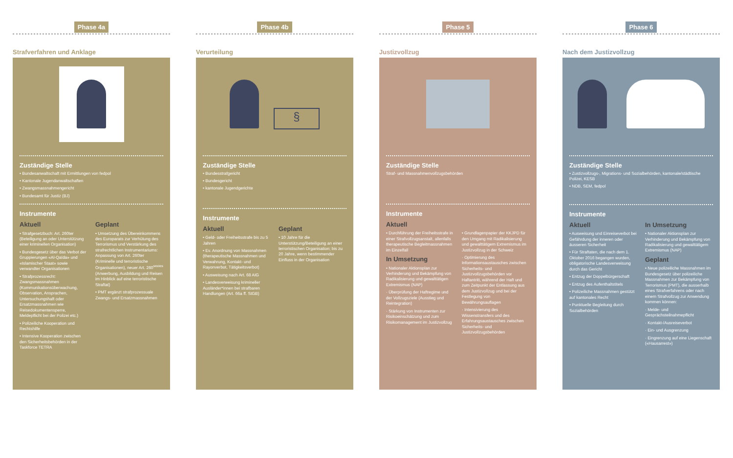Phase 4a
Strafverfahren und Anklage
Zuständige Stelle
• Bundesanwaltschaft mit Ermittlungen von fedpol
• Kantonale Jugendanwaltschaften
• Zwangsmassnahmengericht
• Bundesamt für Justiz (BJ)
Instrumente
Aktuell
• Strafgesetzbuch: Art. 260ter (Beteiligung an oder Unterstützung einer kriminellen Organisation)
• Bundesgesetz über das Verbot der Gruppierungen «Al-Qaïda» und «Islamischer Staat» sowie verwandter Organisationen
• Strafprozessrecht: Zwangsmassnahmen (Kommunikationsüberwachung, Observation, Ansprachen, Untersuchungshaft oder Ersatzmassnahmen wie Reisedokumentensperre, Meldepflicht bei der Polizei etc.)
• Polizeiliche Kooperation und Rechtshilfe
• Intensive Kooperation zwischen den Sicherheitsbehörden in der Taskforce TETRA
Geplant
• Umsetzung des Übereinkommens des Europarats zur Verhütung des Terrorismus und Verstärkung des strafrechtlichen Instrumentariums: Anpassung von Art. 260ter (Kriminelle und terroristische Organisationen), neuer Art. 260<sup>sexies</sup> (Anwerbung, Ausbildung und Reisen im Hinblick auf eine terroristische Straftat)
• PMT ergänzt strafprozessuale Zwangs- und Ersatzmassnahmen
Phase 4b
Verurteilung
§
Zuständige Stelle
• Bundesstrafgericht
• Bundesgericht
• kantonale Jugendgerichte
Instrumente
Aktuell
• Geld- oder Freiheitsstrafe bis zu 5 Jahren
• Ev. Anordnung von Massnahmen (therapeutische Massnahmen und Verwahrung, Kontakt- und Rayonverbot, Tätigkeitsverbot)
• Ausweisung nach Art. 68 AIG
• Landesverweisung krimineller Ausländer*innen bei strafbaren Handlungen (Art. 66a ff. StGB)
Geplant
• 10 Jahre für die Unterstützung/Beteiligung an einer terroristischen Organisation; bis zu 20 Jahre, wenn bestimmender Einfluss in der Organisation
Phase 5
Justizvollzug
Zuständige Stelle
Straf- und Massnahmenvollzugsbehörden
Instrumente
Aktuell
• Durchführung der Freiheitsstrafe in einer Strafvollzugsanstalt, allenfalls therapeutische Begleitmassnahmen im Einzelfall
In Umsetzung
• Nationaler Aktionsplan zur Verhinderung und Bekämpfung von Radikalisierung und gewalttätigen Extremismus (NAP)
· Überprüfung der Haftregime und der Vollzugsziele (Ausstieg und Reintegration)
· Stärkung von Instrumenten zur Risikoeinschätzung und zum Risikomanagement im Justizvollzug
• Grundlagenpapier der KKJPD für den Umgang mit Radikalisierung und gewalttätigem Extremismus im Justizvollzug in der Schweiz
· Optimierung des Informationsaustausches zwischen Sicherheits- und Justizvollzugsbehörden vor Haftantritt, während der Haft und zum Zeitpunkt der Entlassung aus dem Justizvollzug und bei der Festlegung von Bewährungsauflagen
· Intensivierung des Wissenstransfers und des Erfahrungsaustausches zwischen Sicherheits- und Justizvollzugsbehörden
Phase 6
Nach dem Justizvollzug
Zuständige Stelle
• Zustizvollzugs-, Migrations- und Sozialbehörden, kantonale/städtische Polizei, KESB
• NDB, SEM, fedpol
Instrumente
Aktuell
• Ausweisung und Einreiseverbot bei Gefährdung der inneren oder äusseren Sicherheit
• Für Straftaten, die nach dem 1. Oktober 2016 begangen wurden, obligatorische Landesverweisung durch das Gericht
• Entzug der Doppelbürgerschaft
• Entzug des Aufenthaltstitels
• Polizeiliche Massnahmen gestützt auf kantonales Recht
• Punktuelle Begleitung durch Sozialbehörden
In Umsetzung
• Nationaler Aktionsplan zur Verhinderung und Bekämpfung von Radikalisierung und gewalttätigem Extremismus (NAP)
Geplant
• Neue polizeiliche Massnahmen im Bundesgesetz über polizeiliche Massnahmen zur Bekämpfung von Terrorismus (PMT), die ausserhalb eines Strafverfahrens oder nach einem Strafvollzug zur Anwendung kommen können:
· Melde- und Gesprächsteilnahmepflicht
· Kontakt-/Ausreiseverbot
· Ein- und Ausgrenzung
· Eingrenzung auf eine Liegenschaft («Hausarrest»)